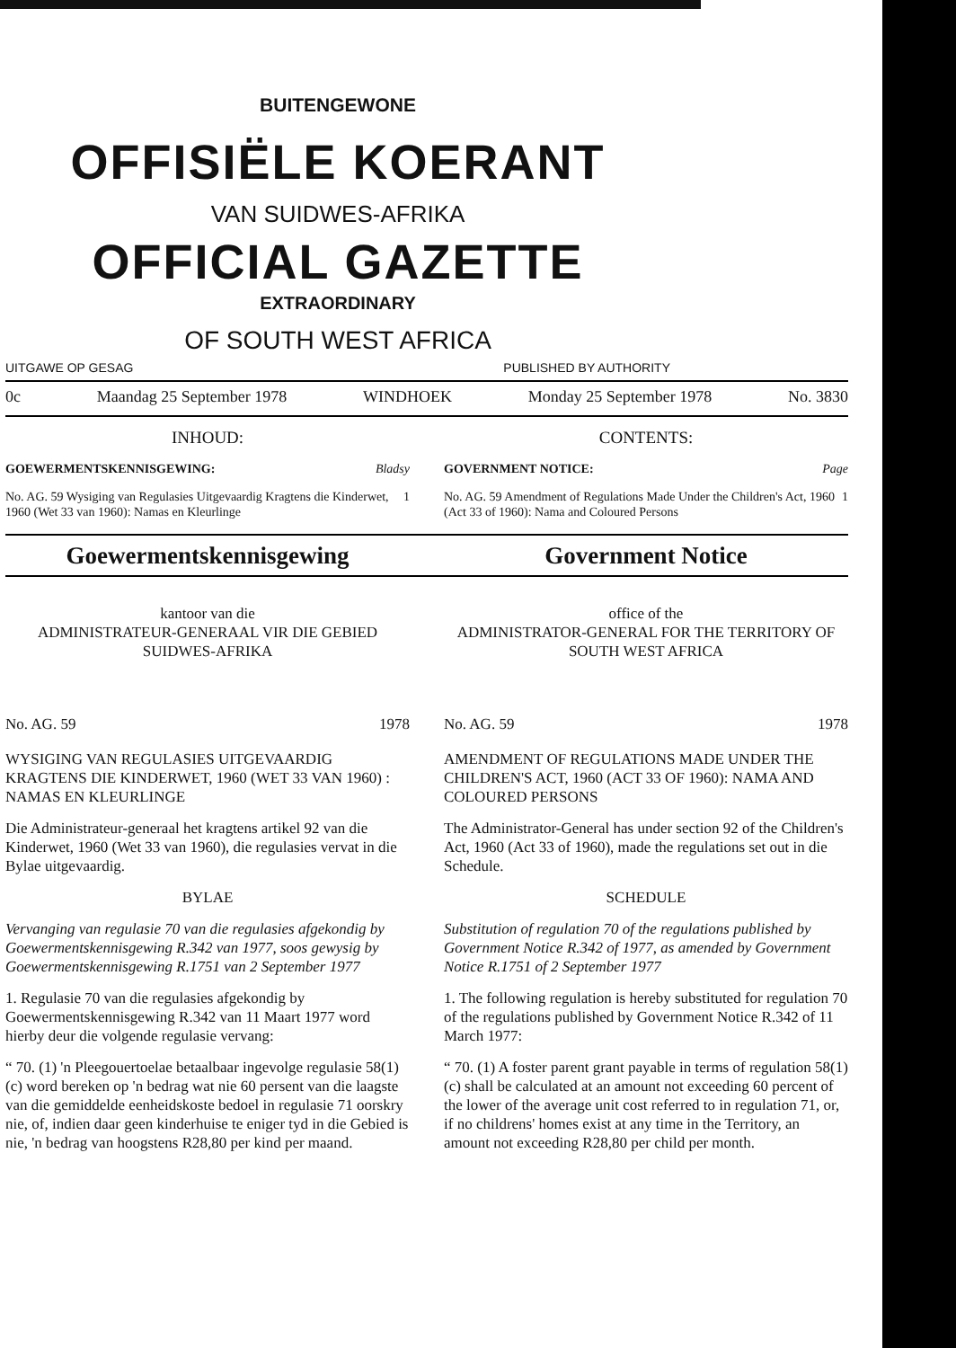BUITENGEWONE
OFFISIËLE KOERANT
VAN SUIDWES-AFRIKA
OFFICIAL GAZETTE
EXTRAORDINARY
OF SOUTH WEST AFRICA
UITGAWE OP GESAG PUBLISHED BY AUTHORITY
0c Maandag 25 September 1978 WINDHOEK Monday 25 September 1978 No. 3830
INHOUD:
GOEWERMENTSKENNISGEWING: Bladsy
No. AG. 59 Wysiging van Regulasies Uitgevaardig Kragtens die Kinderwet, 1960 (Wet 33 van 1960): Namas en Kleurlinge 1
CONTENTS:
GOVERNMENT NOTICE: Page
No. AG. 59 Amendment of Regulations Made Under the Children's Act, 1960 (Act 33 of 1960): Nama and Coloured Persons 1
Goewermentskennisgewing Government Notice
kantoor van die
ADMINISTRATEUR-GENERAAL VIR DIE GEBIED SUIDWES-AFRIKA
No. AG. 59 1978
WYSIGING VAN REGULASIES UITGEVAARDIG KRAGTENS DIE KINDERWET, 1960 (WET 33 VAN 1960) : NAMAS EN KLEURLINGE
Die Administrateur-generaal het kragtens artikel 92 van die Kinderwet, 1960 (Wet 33 van 1960), die regulasies vervat in die Bylae uitgevaardig.
BYLAE
Vervanging van regulasie 70 van die regulasies afgekondig by Goewermentskennisgewing R.342 van 1977, soos gewysig by Goewermentskennisgewing R.1751 van 2 September 1977
1. Regulasie 70 van die regulasies afgekondig by Goewermentskennisgewing R.342 van 11 Maart 1977 word hierby deur die volgende regulasie vervang:
“ 70. (1) 'n Pleegouertoelae betaalbaar ingevolge regulasie 58(1)(c) word bereken op 'n bedrag wat nie 60 persent van die laagste van die gemiddelde eenheidskoste bedoel in regulasie 71 oorskry nie, of, indien daar geen kinderhuise te eniger tyd in die Gebied is nie, 'n bedrag van hoogstens R28,80 per kind per maand.
office of the
ADMINISTRATOR-GENERAL FOR THE TERRITORY OF SOUTH WEST AFRICA
No. AG. 59 1978
AMENDMENT OF REGULATIONS MADE UNDER THE CHILDREN'S ACT, 1960 (ACT 33 OF 1960): NAMA AND COLOURED PERSONS
The Administrator-General has under section 92 of the Children's Act, 1960 (Act 33 of 1960), made the regulations set out in die Schedule.
SCHEDULE
Substitution of regulation 70 of the regulations published by Government Notice R.342 of 1977, as amended by Government Notice R.1751 of 2 September 1977
1. The following regulation is hereby substituted for regulation 70 of the regulations published by Government Notice R.342 of 11 March 1977:
“ 70. (1) A foster parent grant payable in terms of regulation 58(1)(c) shall be calculated at an amount not exceeding 60 percent of the lower of the average unit cost referred to in regulation 71, or, if no childrens' homes exist at any time in the Territory, an amount not exceeding R28,80 per child per month.